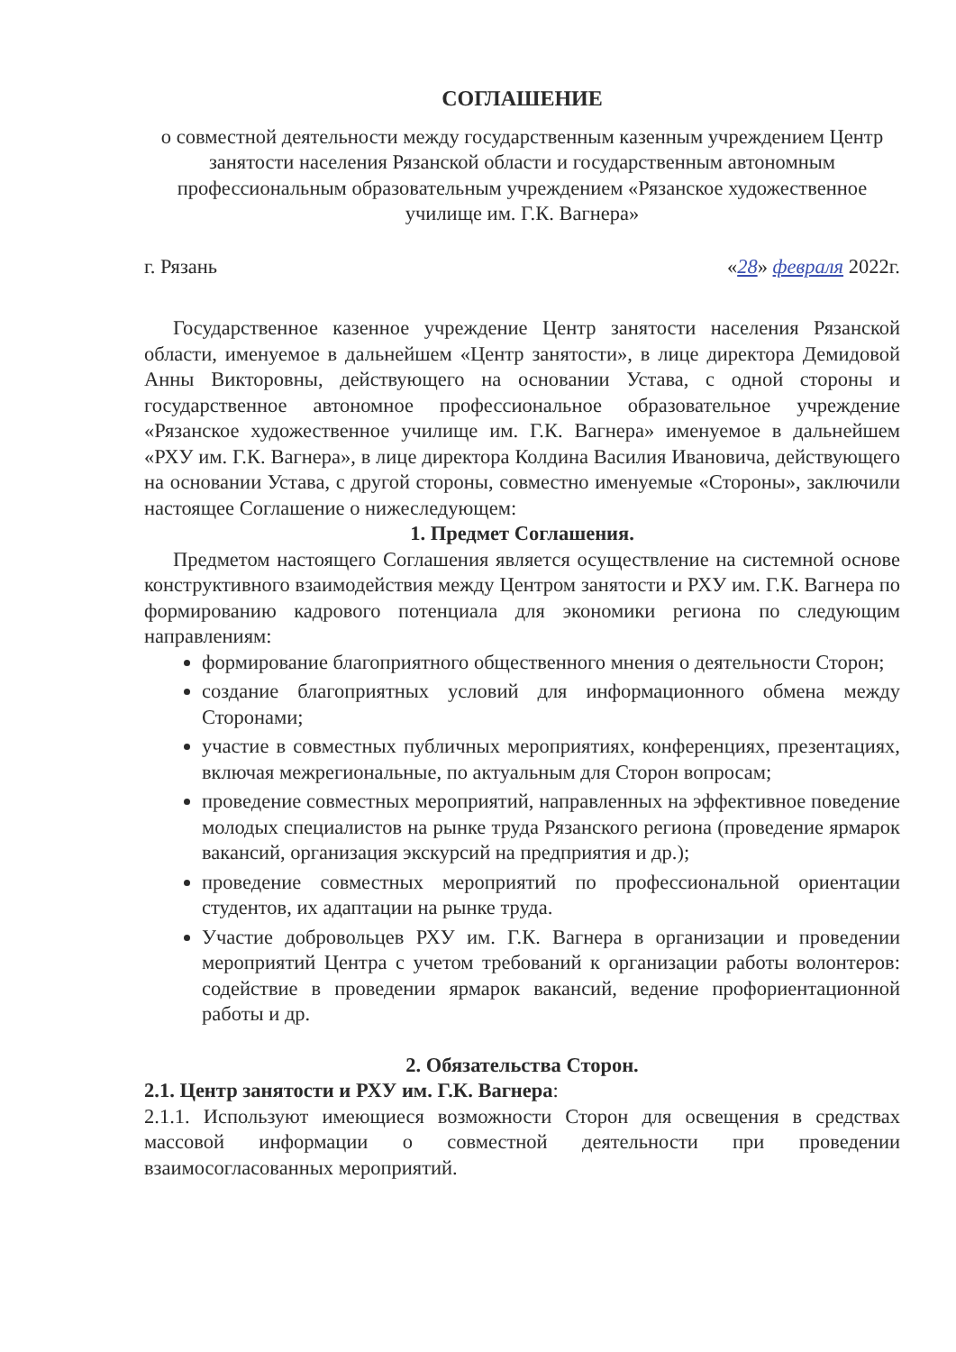СОГЛАШЕНИЕ
о совместной деятельности между государственным казенным учреждением Центр занятости населения Рязанской области и государственным автономным профессиональным образовательным учреждением «Рязанское художественное училище им. Г.К. Вагнера»
г. Рязань «28» февраля 2022г.
Государственное казенное учреждение Центр занятости населения Рязанской области, именуемое в дальнейшем «Центр занятости», в лице директора Демидовой Анны Викторовны, действующего на основании Устава, с одной стороны и государственное автономное профессиональное образовательное учреждение «Рязанское художественное училище им. Г.К. Вагнера» именуемое в дальнейшем «РХУ им. Г.К. Вагнера», в лице директора Колдина Василия Ивановича, действующего на основании Устава, с другой стороны, совместно именуемые «Стороны», заключили настоящее Соглашение о нижеследующем:
1. Предмет Соглашения.
Предметом настоящего Соглашения является осуществление на системной основе конструктивного взаимодействия между Центром занятости и РХУ им. Г.К. Вагнера по формированию кадрового потенциала для экономики региона по следующим направлениям:
формирование благоприятного общественного мнения о деятельности Сторон;
создание благоприятных условий для информационного обмена между Сторонами;
участие в совместных публичных мероприятиях, конференциях, презентациях, включая межрегиональные, по актуальным для Сторон вопросам;
проведение совместных мероприятий, направленных на эффективное поведение молодых специалистов на рынке труда Рязанского региона (проведение ярмарок вакансий, организация экскурсий на предприятия и др.);
проведение совместных мероприятий по профессиональной ориентации студентов, их адаптации на рынке труда.
Участие добровольцев РХУ им. Г.К. Вагнера в организации и проведении мероприятий Центра с учетом требований к организации работы волонтеров: содействие в проведении ярмарок вакансий, ведение профориентационной работы и др.
2. Обязательства Сторон.
2.1. Центр занятости и РХУ им. Г.К. Вагнера:
2.1.1. Используют имеющиеся возможности Сторон для освещения в средствах массовой информации о совместной деятельности при проведении взаимосогласованных мероприятий.